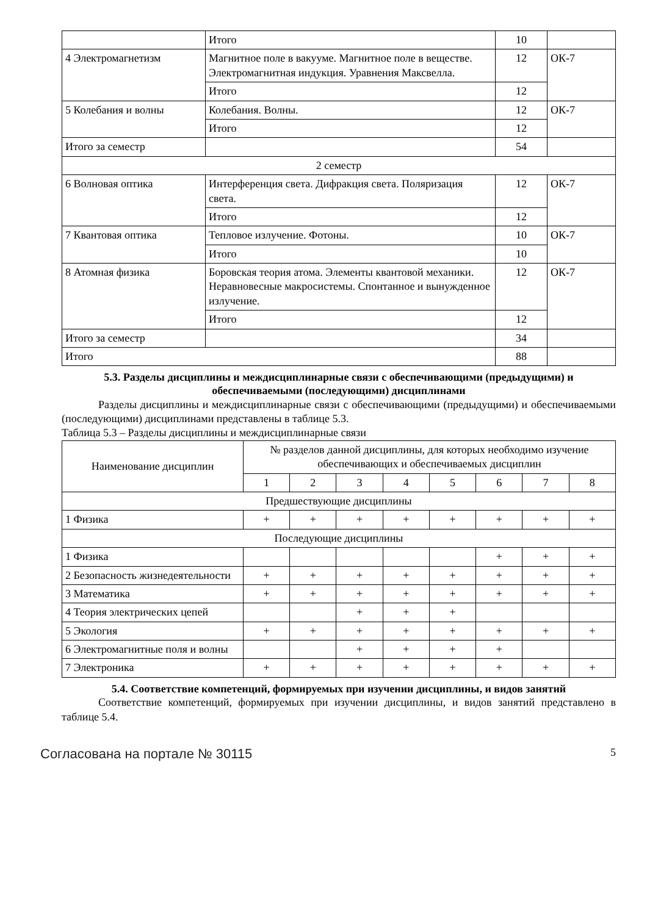| | Итого | 10 | |
| 4 Электромагнетизм | Магнитное поле в вакууме. Магнитное поле в веществе. Электромагнитная индукция. Уравнения Максвелла. | 12 | ОК-7 |
| | Итого | 12 | |
| 5 Колебания и волны | Колебания. Волны. | 12 | ОК-7 |
| | Итого | 12 | |
| Итого за семестр | | 54 | |
| 2 семестр | | | |
| 6 Волновая оптика | Интерференция света. Дифракция света. Поляризация света. | 12 | ОК-7 |
| | Итого | 12 | |
| 7 Квантовая оптика | Тепловое излучение. Фотоны. | 10 | ОК-7 |
| | Итого | 10 | |
| 8 Атомная физика | Боровская теория атома. Элементы квантовой механики. Неравновесные макросистемы. Спонтанное и вынужденное излучение. | 12 | ОК-7 |
| | Итого | 12 | |
| Итого за семестр | | 34 | |
| Итого | | 88 | |
5.3. Разделы дисциплины и междисциплинарные связи с обеспечивающими (предыдущими) и обеспечиваемыми (последующими) дисциплинами
Разделы дисциплины и междисциплинарные связи с обеспечивающими (предыдущими) и обеспечиваемыми (последующими) дисциплинами представлены в таблице 5.3.
Таблица 5.3 – Разделы дисциплины и междисциплинарные связи
| Наименование дисциплин | № разделов данной дисциплины, для которых необходимо изучение обеспечивающих и обеспечиваемых дисциплин | | | | | | | |
| --- | --- | --- | --- | --- | --- | --- | --- | --- |
| | 1 | 2 | 3 | 4 | 5 | 6 | 7 | 8 |
| Предшествующие дисциплины | | | | | | | | |
| 1 Физика | + | + | + | + | + | + | + | + |
| Последующие дисциплины | | | | | | | | |
| 1 Физика | | | | | | + | + | + |
| 2 Безопасность жизнедеятельности | + | + | + | + | + | + | + | + |
| 3 Математика | + | + | + | + | + | + | + | + |
| 4 Теория электрических цепей | | | + | + | + | | | |
| 5 Экология | + | + | + | + | + | + | + | + |
| 6 Электромагнитные поля и волны | | | + | + | + | + | | |
| 7 Электроника | + | + | + | + | + | + | + | + |
5.4. Соответствие компетенций, формируемых при изучении дисциплины, и видов занятий
Соответствие компетенций, формируемых при изучении дисциплины, и видов занятий представлено в таблице 5.4.
Согласована на портале № 30115 5